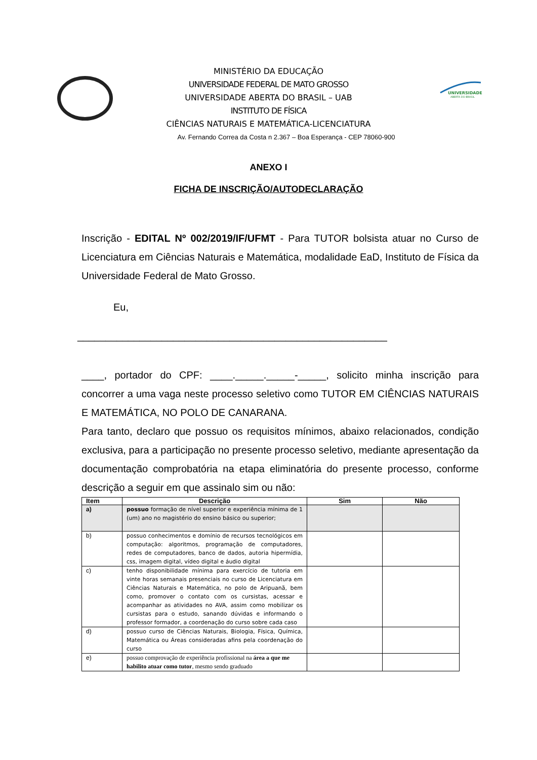UNIVERSIDADE
ABERTA DO BRASIL
MINISTÉRIO DA EDUCAÇÃO
UNIVERSIDADE FEDERAL DE MATO GROSSO
UNIVERSIDADE ABERTA DO BRASIL – UAB
INSTITUTO DE FÍSICA
CIÊNCIAS NATURAIS E MATEMÁTICA-LICENCIATURA
Av. Fernando Correa da Costa n 2.367 – Boa Esperança - CEP 78060-900
ANEXO I
FICHA DE INSCRIÇÃO/AUTODECLARAÇÃO
Inscrição - EDITAL Nº 002/2019/IF/UFMT - Para TUTOR bolsista atuar no Curso de Licenciatura em Ciências Naturais e Matemática, modalidade EaD, Instituto de Física da Universidade Federal de Mato Grosso.
Eu,
_______________________________________________________
____, portador do CPF: ____._____._____-_____, solicito minha inscrição para concorrer a uma vaga neste processo seletivo como TUTOR EM CIÊNCIAS NATURAIS E MATEMÁTICA, NO POLO DE CANARANA.
Para tanto, declaro que possuo os requisitos mínimos, abaixo relacionados, condição exclusiva, para a participação no presente processo seletivo, mediante apresentação da documentação comprobatória na etapa eliminatória do presente processo, conforme descrição a seguir em que assinalo sim ou não:
| Item | Descrição | Sim | Não |
| --- | --- | --- | --- |
| a) | possuo formação de nível superior e experiência mínima de 1 (um) ano no magistério do ensino básico ou superior; | | |
| b) | possuo conhecimentos e domínio de recursos tecnológicos em computação: algoritmos, programação de computadores, redes de computadores, banco de dados, autoria hipermídia, css, imagem digital, vídeo digital e áudio digital | | |
| c) | tenho disponibilidade mínima para exercício de tutoria em vinte horas semanais presenciais no curso de Licenciatura em Ciências Naturais e Matemática, no polo de Aripuanã, bem como, promover o contato com os cursistas, acessar e acompanhar as atividades no AVA, assim como mobilizar os cursistas para o estudo, sanando dúvidas e informando o professor formador, a coordenação do curso sobre cada caso | | |
| d) | possuo curso de Ciências Naturais, Biologia, Física, Química, Matemática ou Áreas consideradas afins pela coordenação do curso | | |
| e) | possuo comprovação de experiência profissional na área a que me habilito atuar como tutor , mesmo sendo graduado | | |